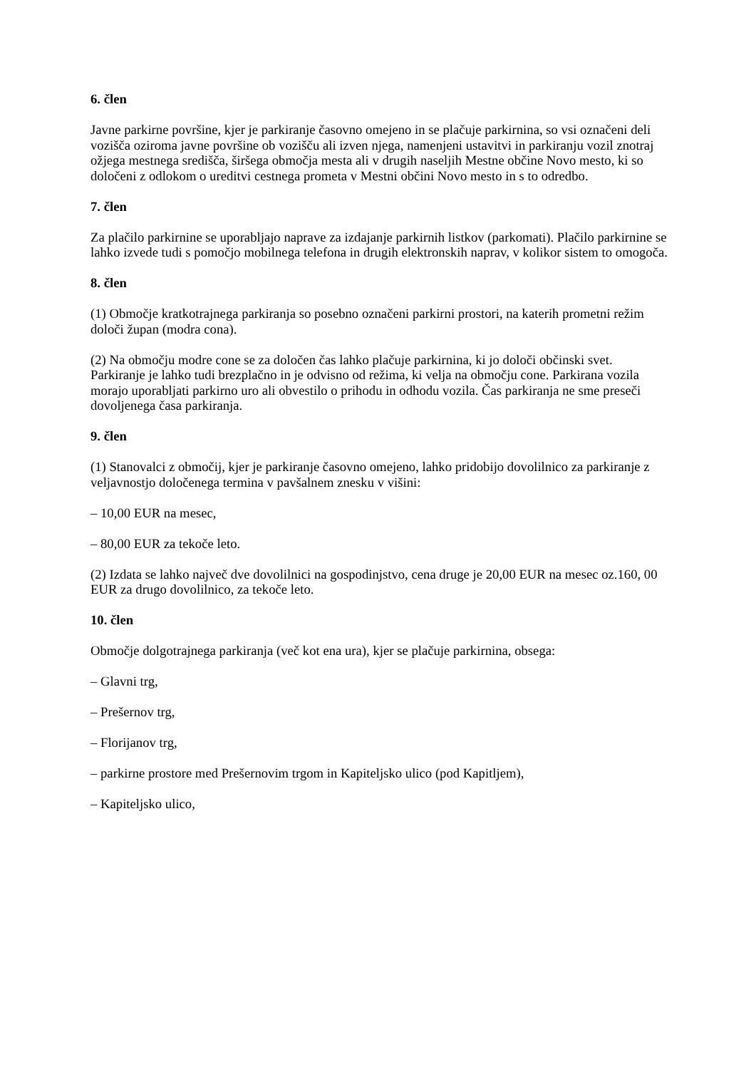6. člen
Javne parkirne površine, kjer je parkiranje časovno omejeno in se plačuje parkirnina, so vsi označeni deli vozišča oziroma javne površine ob vozišču ali izven njega, namenjeni ustavitvi in parkiranju vozil znotraj ožjega mestnega središča, širšega območja mesta ali v drugih naseljih Mestne občine Novo mesto, ki so določeni z odlokom o ureditvi cestnega prometa v Mestni občini Novo mesto in s to odredbo.
7. člen
Za plačilo parkirnine se uporabljajo naprave za izdajanje parkirnih listkov (parkomati). Plačilo parkirnine se lahko izvede tudi s pomočjo mobilnega telefona in drugih elektronskih naprav, v kolikor sistem to omogoča.
8. člen
(1) Območje kratkotrajnega parkiranja so posebno označeni parkirni prostori, na katerih prometni režim določi župan (modra cona).
(2) Na območju modre cone se za določen čas lahko plačuje parkirnina, ki jo določi občinski svet. Parkiranje je lahko tudi brezplačno in je odvisno od režima, ki velja na območju cone. Parkirana vozila morajo uporabljati parkirno uro ali obvestilo o prihodu in odhodu vozila. Čas parkiranja ne sme preseči dovoljenega časa parkiranja.
9. člen
(1) Stanovalci z območij, kjer je parkiranje časovno omejeno, lahko pridobijo dovolilnico za parkiranje z veljavnostjo določenega termina v pavšalnem znesku v višini:
– 10,00 EUR na mesec,
– 80,00 EUR za tekoče leto.
(2) Izdata se lahko največ dve dovolilnici na gospodinjstvo, cena druge je 20,00 EUR na mesec oz.160, 00 EUR za drugo dovolilnico, za tekoče leto.
10. člen
Območje dolgotrajnega parkiranja (več kot ena ura), kjer se plačuje parkirnina, obsega:
– Glavni trg,
– Prešernov trg,
– Florijanov trg,
– parkirne prostore med Prešernovim trgom in Kapiteljsko ulico (pod Kapitljem),
– Kapiteljsko ulico,